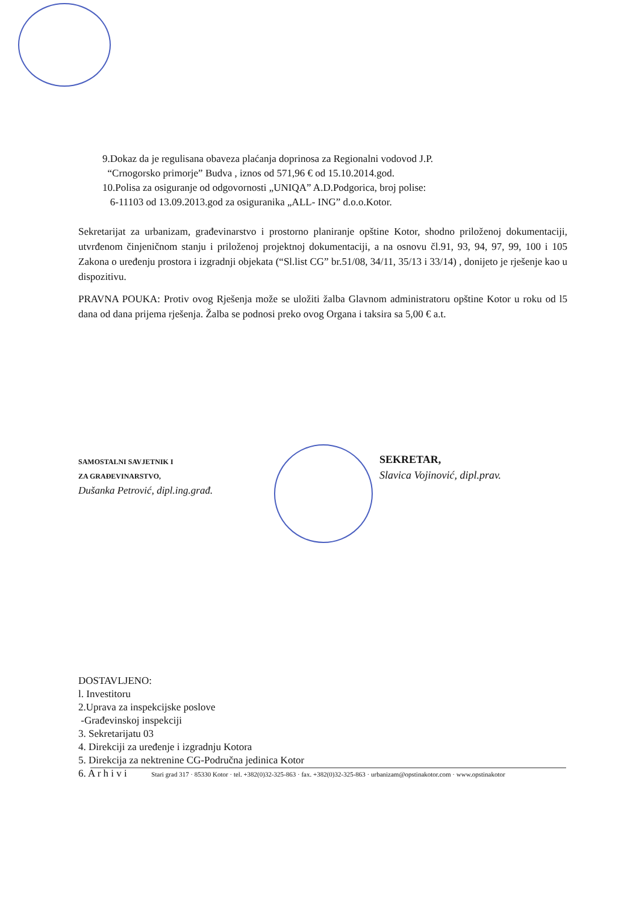9.Dokaz da je regulisana obaveza plaćanja doprinosa za Regionalni vodovod J.P.
“Crnogorsko primorje” Budva , iznos od 571,96 € od 15.10.2014.god.
10.Polisa za osiguranje od odgovornosti „UNIQA” A.D.Podgorica, broj polise:
6-11103 od 13.09.2013.god za osiguranika „ALL- ING” d.o.o.Kotor.
Sekretarijat za urbanizam, građevinarstvo i prostorno planiranje opštine Kotor, shodno priloženoj dokumentaciji, utvrđenom činjeničnom stanju i priloženoj projektnoj dokumentaciji, a na osnovu čl.91, 93, 94, 97, 99, 100 i 105 Zakona o uređenju prostora i izgradnji objekata (“Sl.list CG” br.51/08, 34/11, 35/13 i 33/14) , donijeto je rješenje kao u dispozitivu.
PRAVNA POUKA: Protiv ovog Rješenja može se uložiti žalba Glavnom administratoru opštine Kotor u roku od l5 dana od dana prijema rješenja. Žalba se podnosi preko ovog Organa i taksira sa 5,00 € a.t.
SAMOSTALNI SAVJETNIK I
ZA GRAĐEVINARSTVO,
Dušanka Petrović, dipl.ing.građ.
SEKRETAR,
Slavica Vojinović, dipl.prav.
DOSTAVLJENO:
l. Investitoru
2.Uprava za inspekcijske poslove
-Građevinskoj inspekciji
3. Sekretarijatu 03
4. Direkciji za uređenje i izgradnju Kotora
5. Direkcija za nektrenine CG-Područna jedinica Kotor
6. A r h i v i
Stari grad 317 · 85330 Kotor · tel. +382(0)32-325-863 · fax. +382(0)32-325-863 · urbanizam@opstinakotor.com · www.opstinakotor